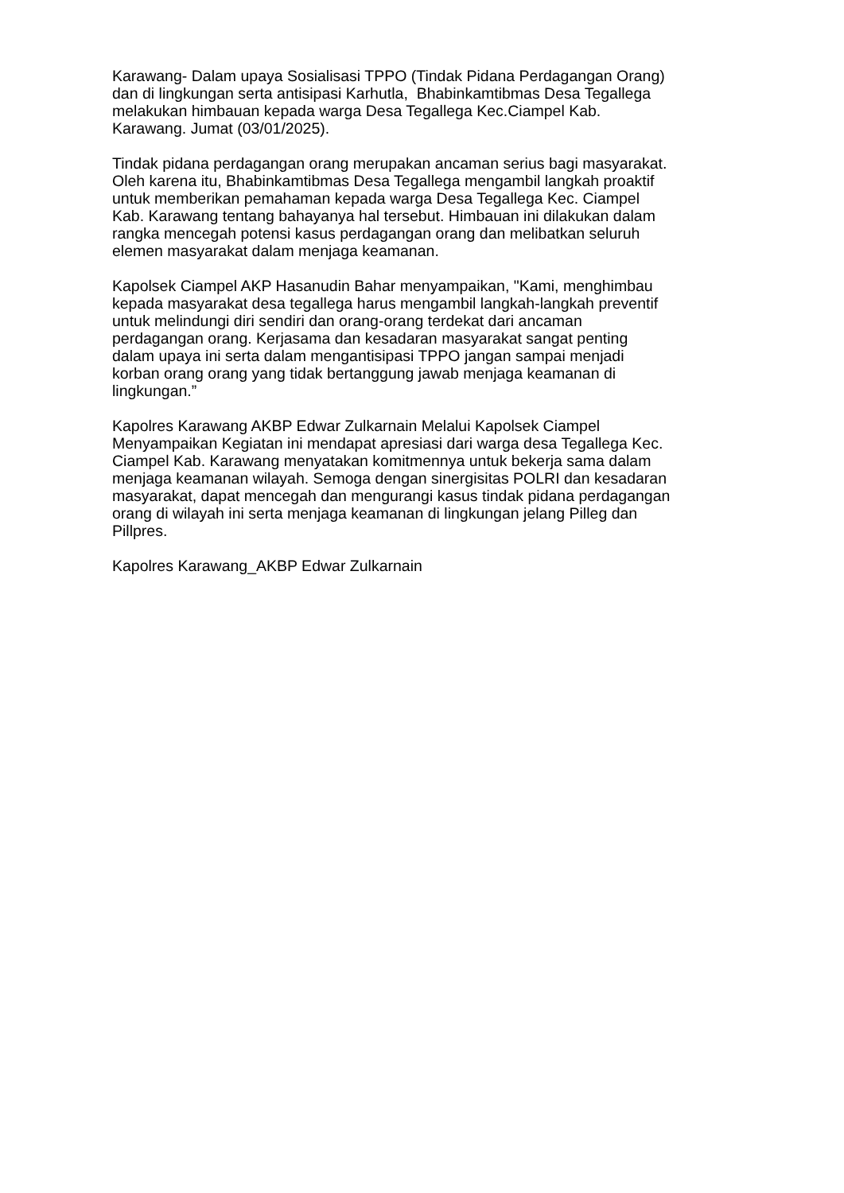Karawang- Dalam upaya Sosialisasi TPPO (Tindak Pidana Perdagangan Orang)
dan di lingkungan serta antisipasi Karhutla, Bhabinkamtibmas Desa Tegallega
melakukan himbauan kepada warga Desa Tegallega Kec.Ciampel Kab.
Karawang. Jumat (03/01/2025).
Tindak pidana perdagangan orang merupakan ancaman serius bagi masyarakat.
Oleh karena itu, Bhabinkamtibmas Desa Tegallega mengambil langkah proaktif
untuk memberikan pemahaman kepada warga Desa Tegallega Kec. Ciampel
Kab. Karawang tentang bahayanya hal tersebut. Himbauan ini dilakukan dalam
rangka mencegah potensi kasus perdagangan orang dan melibatkan seluruh
elemen masyarakat dalam menjaga keamanan.
Kapolsek Ciampel AKP Hasanudin Bahar menyampaikan, "Kami, menghimbau
kepada masyarakat desa tegallega harus mengambil langkah-langkah preventif
untuk melindungi diri sendiri dan orang-orang terdekat dari ancaman
perdagangan orang. Kerjasama dan kesadaran masyarakat sangat penting
dalam upaya ini serta dalam mengantisipasi TPPO jangan sampai menjadi
korban orang orang yang tidak bertanggung jawab menjaga keamanan di
lingkungan.”
Kapolres Karawang AKBP Edwar Zulkarnain Melalui Kapolsek Ciampel
Menyampaikan Kegiatan ini mendapat apresiasi dari warga desa Tegallega Kec.
Ciampel Kab. Karawang menyatakan komitmennya untuk bekerja sama dalam
menjaga keamanan wilayah. Semoga dengan sinergisitas POLRI dan kesadaran
masyarakat, dapat mencegah dan mengurangi kasus tindak pidana perdagangan
orang di wilayah ini serta menjaga keamanan di lingkungan jelang Pilleg dan
Pillpres.
Kapolres Karawang_AKBP Edwar Zulkarnain